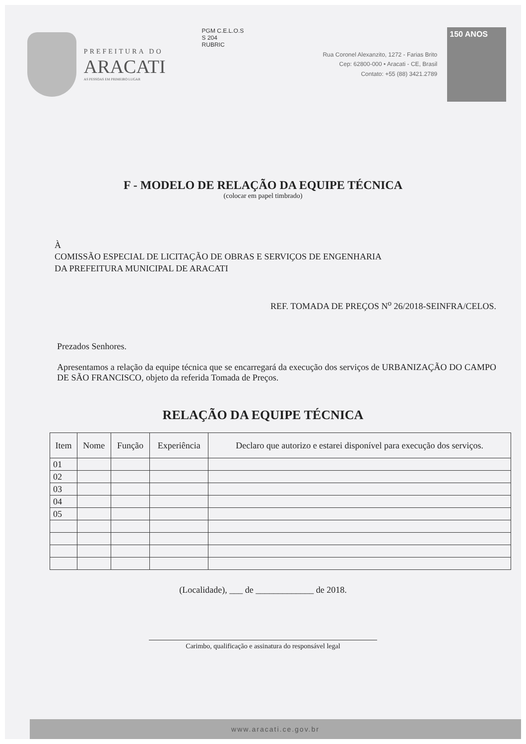PREFEITURA DO
ARACATI
AS PESSOAS EM PRIMEIRO LUGAR
PGM C.E.L.O.S
S 204
RUBRIC
Rua Coronel Alexanzito, 1272 - Farias Brito
Cep: 62800-000 • Aracati - CE, Brasil
Contato: +55 (88) 3421.2789
150 ANOS
F - MODELO DE RELAÇÃO DA EQUIPE TÉCNICA
(colocar em papel timbrado)
À
COMISSÃO ESPECIAL DE LICITAÇÃO DE OBRAS E SERVIÇOS DE ENGENHARIA
DA PREFEITURA MUNICIPAL DE ARACATI
REF. TOMADA DE PREÇOS N<sup>o</sup> 26/2018-SEINFRA/CELOS.
Prezados Senhores.
Apresentamos a relação da equipe técnica que se encarregará da execução dos serviços de URBANIZAÇÃO DO CAMPO DE SÃO FRANCISCO, objeto da referida Tomada de Preços.
RELAÇÃO DA EQUIPE TÉCNICA
| Item | Nome | Função | Experiência | Declaro que autorizo e estarei disponível para execução dos serviços. |
| --- | --- | --- | --- | --- |
| 01 | | | | |
| 02 | | | | |
| 03 | | | | |
| 04 | | | | |
| 05 | | | | |
(Localidade), ___ de _____________ de 2018.
Carimbo, qualificação e assinatura do responsável legal
www.aracati.ce.gov.br